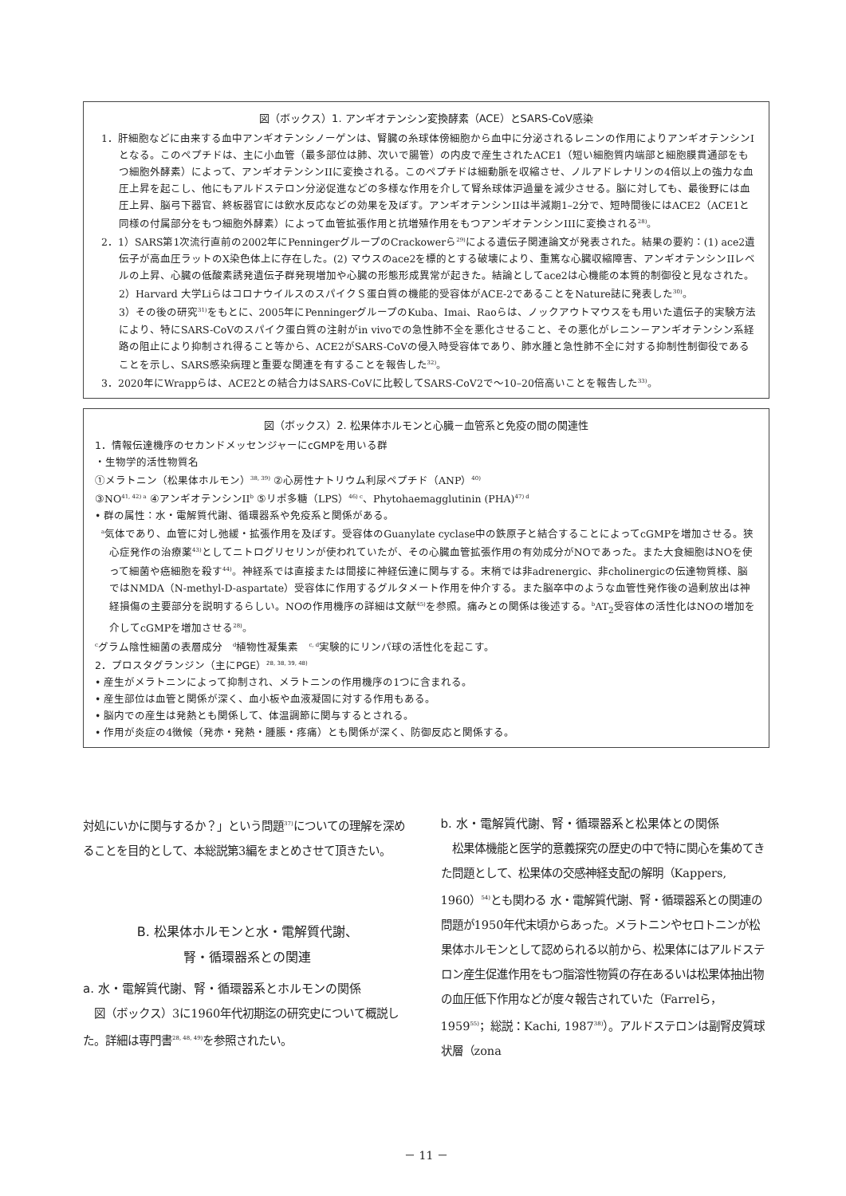図（ボックス）1. アンギオテンシン変換酵素（ACE）とSARS-CoV感染
1．肝細胞などに由来する血中アンギオテンシノーゲンは、腎臓の糸球体傍細胞から血中に分泌されるレニンの作用によりアンギオテンシンIとなる。このペプチドは、主に小血管（最多部位は肺、次いで腸管）の内皮で産生されたACE1（短い細胞質内端部と細胞膜貫通部をもつ細胞外酵素）によって、アンギオテンシンIIに変換される。このペプチドは細動脈を収縮させ、ノルアドレナリンの4倍以上の強力な血圧上昇を起こし、他にもアルドステロン分泌促進などの多様な作用を介して腎糸球体沪過量を減少させる。脳に対しても、最後野には血圧上昇、脳弓下器官、終板器官には飲水反応などの効果を及ぼす。アンギオテンシンIIは半減期1–2分で、短時間後にはACE2（ACE1と同様の付属部分をもつ細胞外酵素）によって血管拡張作用と抗増殖作用をもつアンギオテンシンIIIに変換される<sup>28)</sup>。
2．1）SARS第1次流行直前の2002年にPenningerグループのCrackowerら<sup>29)</sup>による遺伝子関連論文が発表された。結果の要約：(1) ace2遺伝子が高血圧ラットのX染色体上に存在した。(2) マウスのace2を標的とする破壊により、重篤な心臓収縮障害、アンギオテンシンIIレベルの上昇、心臓の低酸素誘発遺伝子群発現増加や心臓の形態形成異常が起きた。結論としてace2は心機能の本質的制御役と見なされた。
2）Harvard 大学LiらはコロナウイルスのスパイクＳ蛋白質の機能的受容体がACE-2であることをNature誌に発表した<sup>30)</sup>。
3）その後の研究<sup>31)</sup>をもとに、2005年にPenningerグループのKuba、Imai、Raoらは、ノックアウトマウスをも用いた遺伝子的実験方法により、特にSARS-CoVのスパイク蛋白質の注射がin vivoでの急性肺不全を悪化させること、その悪化がレニン－アンギオテンシン系経路の阻止により抑制され得ること等から、ACE2がSARS-CoVの侵入時受容体であり、肺水腫と急性肺不全に対する抑制性制御役であることを示し、SARS感染病理と重要な関連を有することを報告した<sup>32)</sup>。
3．2020年にWrappらは、ACE2との結合力はSARS-CoVに比較してSARS-CoV2で～10–20倍高いことを報告した<sup>33)</sup>。
図（ボックス）2. 松果体ホルモンと心臓－血管系と免疫の間の関連性
1．情報伝達機序のセカンドメッセンジャーにcGMPを用いる群
・生物学的活性物質名
①メラトニン（松果体ホルモン）<sup>38, 39)</sup> ②心房性ナトリウム利尿ペプチド（ANP）<sup>40)</sup>
③NO<sup>41, 42) a</sup> ④アンギオテンシンII<sup>b</sup> ⑤リポ多糖（LPS）<sup>46) c</sup>、Phytohaemagglutinin (PHA)<sup>47) d</sup>
• 群の属性：水・電解質代謝、循環器系や免疫系と関係がある。
<sup>a</sup> 気体であり、血管に対し弛緩・拡張作用を及ぼす。受容体のGuanylate cyclase中の鉄原子と結合することによってcGMPを増加させる。狭心症発作の治療薬<sup>43)</sup>としてニトログリセリンが使われていたが、その心臓血管拡張作用の有効成分がNOであった。また大食細胞はNOを使って細菌や癌細胞を殺す<sup>44)</sup>。神経系では直接または間接に神経伝達に関与する。末梢では非adrenergic、非cholinergicの伝達物質様、脳ではNMDA（N-methyl-D-aspartate）受容体に作用するグルタメート作用を仲介する。また脳卒中のような血管性発作後の過剰放出は神経損傷の主要部分を説明するらしい。NOの作用機序の詳細は文献<sup>45)</sup>を参照。痛みとの関係は後述する。<sup>b</sup>AT<sub>2</sub>受容体の活性化はNOの増加を介してcGMPを増加させる<sup>28)</sup>。
<sup>c</sup> グラム陰性細菌の表層成分　<sup>d</sup>植物性凝集素　<sup>c, d</sup>実験的にリンパ球の活性化を起こす。
2．プロスタグランジン（主にPGE）<sup>28, 38, 39, 48)</sup>
• 産生がメラトニンによって抑制され、メラトニンの作用機序の1つに含まれる。
• 産生部位は血管と関係が深く、血小板や血液凝固に対する作用もある。
• 脳内での産生は発熱とも関係して、体温調節に関与するとされる。
• 作用が炎症の4徴候（発赤・発熱・腫脹・疼痛）とも関係が深く、防御反応と関係する。
対処にいかに関与するか？」という問題<sup>37)</sup>についての理解を深めることを目的として、本総説第3編をまとめさせて頂きたい。
B. 松果体ホルモンと水・電解質代謝、
腎・循環器系との関連
a. 水・電解質代謝、腎・循環器系とホルモンの関係
　図（ボックス）3に1960年代初期迄の研究史について概説した。詳細は専門書<sup>28, 48, 49)</sup>を参照されたい。
b. 水・電解質代謝、腎・循環器系と松果体との関係
　松果体機能と医学的意義探究の歴史の中で特に関心を集めてきた問題として、松果体の交感神経支配の解明（Kappers, 1960）<sup>54)</sup>とも関わる 水・電解質代謝、腎・循環器系との関連の問題が1950年代末頃からあった。メラトニンやセロトニンが松果体ホルモンとして認められる以前から、松果体にはアルドステロン産生促進作用をもつ脂溶性物質の存在あるいは松果体抽出物の血圧低下作用などが度々報告されていた（Farrelら，1959<sup>55)</sup>；総説：Kachi, 1987<sup>38)</sup>）。アルドステロンは副腎皮質球状層（zona
－ 11 －